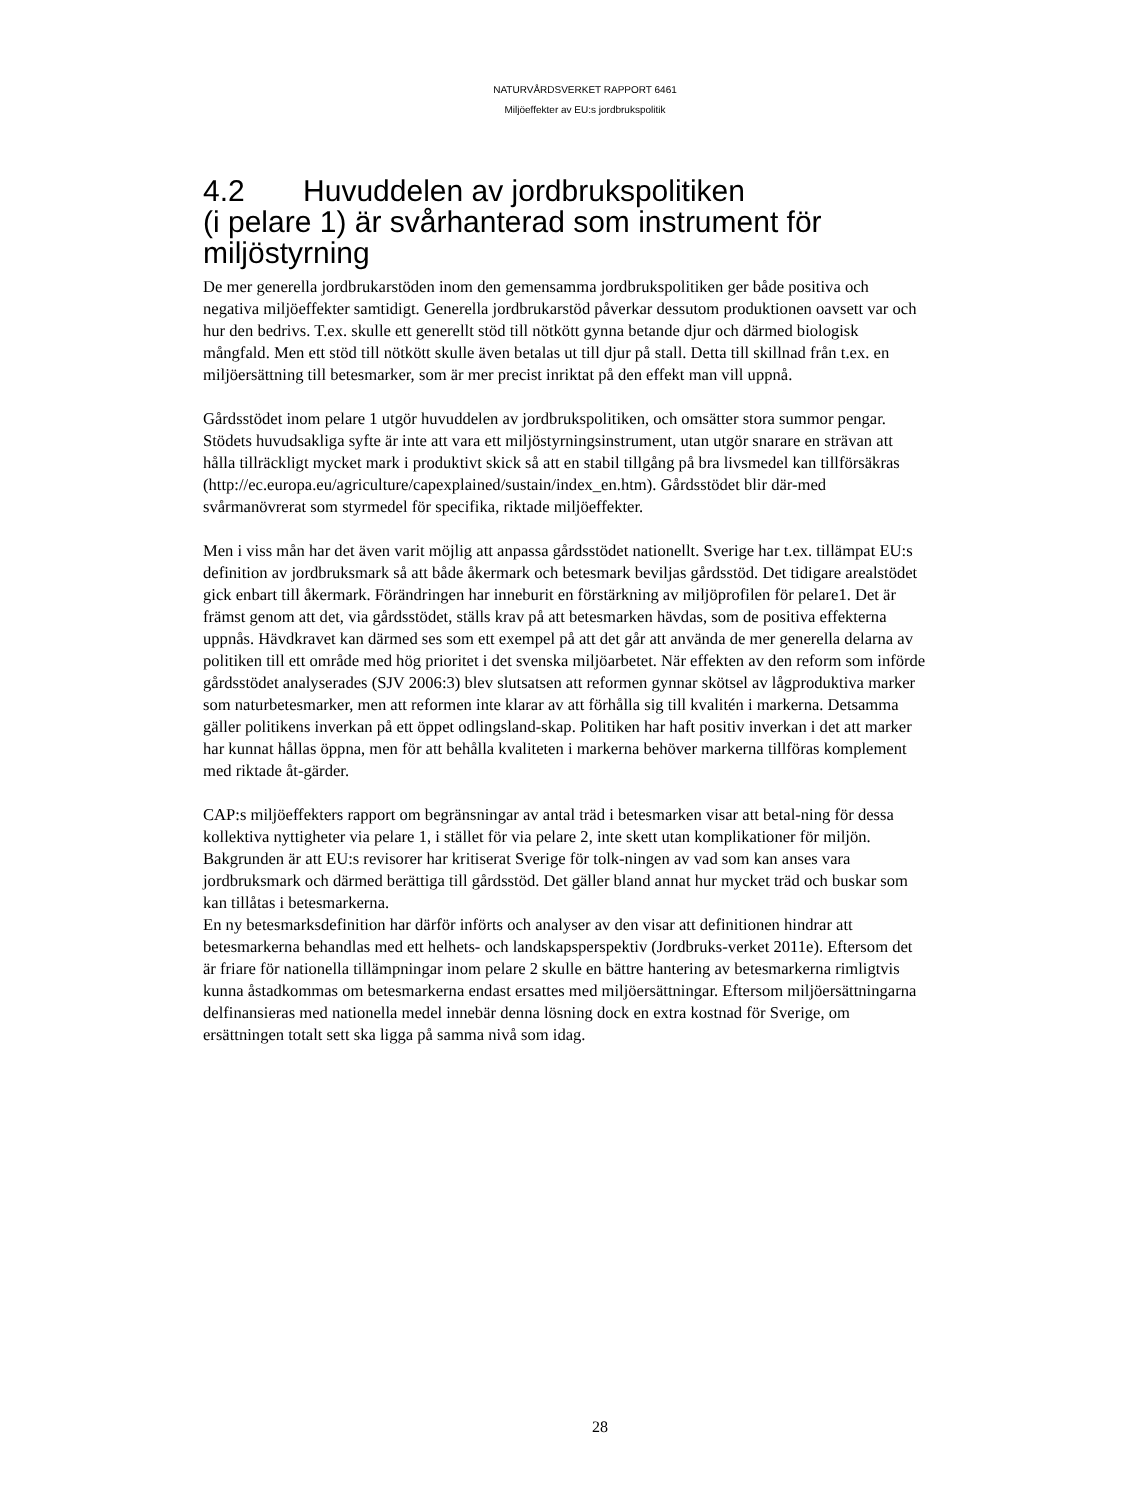NATURVÅRDSVERKET RAPPORT 6461
Miljöeffekter av EU:s jordbrukspolitik
4.2 Huvuddelen av jordbrukspolitiken
(i pelare 1) är svårhanterad som instrument för miljöstyrning
De mer generella jordbrukarstöden inom den gemensamma jordbrukspolitiken ger både positiva och negativa miljöeffekter samtidigt. Generella jordbrukarstöd påverkar dessutom produktionen oavsett var och hur den bedrivs. T.ex. skulle ett generellt stöd till nötkött gynna betande djur och därmed biologisk mångfald. Men ett stöd till nötkött skulle även betalas ut till djur på stall. Detta till skillnad från t.ex. en miljöersättning till betesmarker, som är mer precist inriktat på den effekt man vill uppnå.
Gårdsstödet inom pelare 1 utgör huvuddelen av jordbrukspolitiken, och omsätter stora summor pengar. Stödets huvudsakliga syfte är inte att vara ett miljöstyrningsinstrument, utan utgör snarare en strävan att hålla tillräckligt mycket mark i produktivt skick så att en stabil tillgång på bra livsmedel kan tillförsäkras (http://ec.europa.eu/agriculture/capexplained/sustain/index_en.htm). Gårdsstödet blir där-med svårmanövrerat som styrmedel för specifika, riktade miljöeffekter.
Men i viss mån har det även varit möjlig att anpassa gårdsstödet nationellt. Sverige har t.ex. tillämpat EU:s definition av jordbruksmark så att både åkermark och betesmark beviljas gårdsstöd. Det tidigare arealstödet gick enbart till åkermark. Förändringen har inneburit en förstärkning av miljöprofilen för pelare1. Det är främst genom att det, via gårdsstödet, ställs krav på att betesmarken hävdas, som de positiva effekterna uppnås. Hävdkravet kan därmed ses som ett exempel på att det går att använda de mer generella delarna av politiken till ett område med hög prioritet i det svenska miljöarbetet. När effekten av den reform som införde gårdsstödet analyserades (SJV 2006:3) blev slutsatsen att reformen gynnar skötsel av lågproduktiva marker som naturbetesmarker, men att reformen inte klarar av att förhålla sig till kvalitén i markerna. Detsamma gäller politikens inverkan på ett öppet odlingsland-skap. Politiken har haft positiv inverkan i det att marker har kunnat hållas öppna, men för att behålla kvaliteten i markerna behöver markerna tillföras komplement med riktade åt-gärder.
CAP:s miljöeffekters rapport om begränsningar av antal träd i betesmarken visar att betal-ning för dessa kollektiva nyttigheter via pelare 1, i stället för via pelare 2, inte skett utan komplikationer för miljön. Bakgrunden är att EU:s revisorer har kritiserat Sverige för tolk-ningen av vad som kan anses vara jordbruksmark och därmed berättiga till gårdsstöd. Det gäller bland annat hur mycket träd och buskar som kan tillåtas i betesmarkerna.
En ny betesmarksdefinition har därför införts och analyser av den visar att definitionen hindrar att betesmarkerna behandlas med ett helhets- och landskapsperspektiv (Jordbruks-verket 2011e). Eftersom det är friare för nationella tillämpningar inom pelare 2 skulle en bättre hantering av betesmarkerna rimligtvis kunna åstadkommas om betesmarkerna endast ersattes med miljöersättningar. Eftersom miljöersättningarna delfinansieras med nationella medel innebär denna lösning dock en extra kostnad för Sverige, om ersättningen totalt sett ska ligga på samma nivå som idag.
28